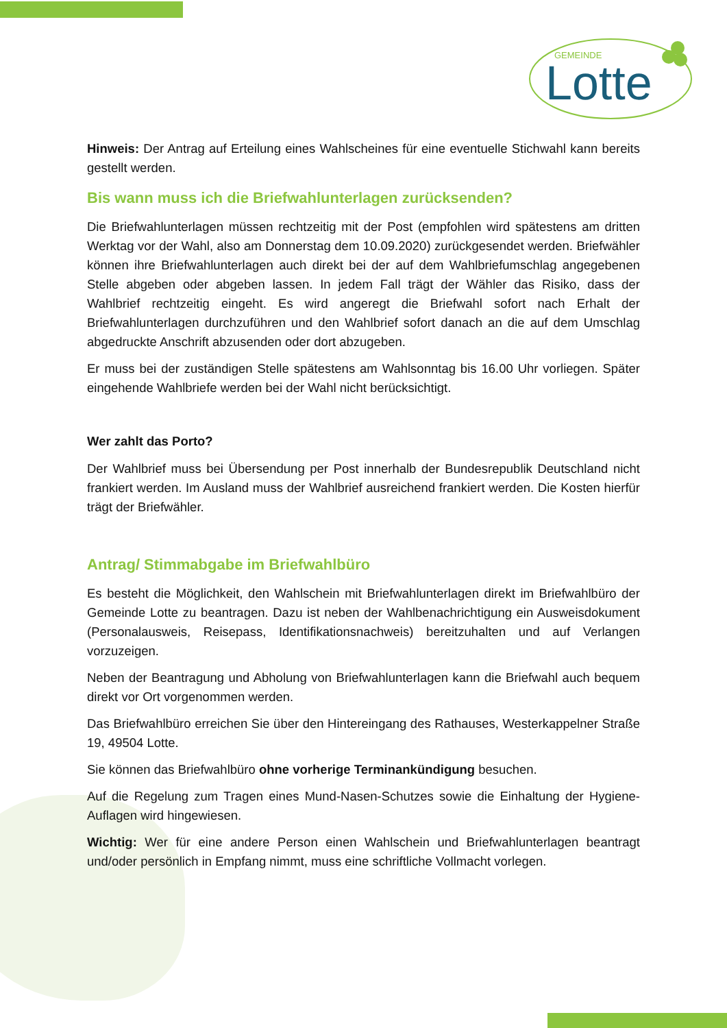GEMEINDE
Lotte
Hinweis: Der Antrag auf Erteilung eines Wahlscheines für eine eventuelle Stichwahl kann bereits gestellt werden.
Bis wann muss ich die Briefwahlunterlagen zurücksenden?
Die Briefwahlunterlagen müssen rechtzeitig mit der Post (empfohlen wird spätestens am dritten Werktag vor der Wahl, also am Donnerstag dem 10.09.2020) zurückgesendet werden. Briefwähler können ihre Briefwahlunterlagen auch direkt bei der auf dem Wahlbriefumschlag angegebenen Stelle abgeben oder abgeben lassen. In jedem Fall trägt der Wähler das Risiko, dass der Wahlbrief rechtzeitig eingeht. Es wird angeregt die Briefwahl sofort nach Erhalt der Briefwahlunterlagen durchzuführen und den Wahlbrief sofort danach an die auf dem Umschlag abgedruckte Anschrift abzusenden oder dort abzugeben.
Er muss bei der zuständigen Stelle spätestens am Wahlsonntag bis 16.00 Uhr vorliegen. Später eingehende Wahlbriefe werden bei der Wahl nicht berücksichtigt.
Wer zahlt das Porto?
Der Wahlbrief muss bei Übersendung per Post innerhalb der Bundesrepublik Deutschland nicht frankiert werden. Im Ausland muss der Wahlbrief ausreichend frankiert werden. Die Kosten hierfür trägt der Briefwähler.
Antrag/ Stimmabgabe im Briefwahlbüro
Es besteht die Möglichkeit, den Wahlschein mit Briefwahlunterlagen direkt im Briefwahlbüro der Gemeinde Lotte zu beantragen. Dazu ist neben der Wahlbenachrichtigung ein Ausweisdokument (Personalausweis, Reisepass, Identifikationsnachweis) bereitzuhalten und auf Verlangen vorzuzeigen.
Neben der Beantragung und Abholung von Briefwahlunterlagen kann die Briefwahl auch bequem direkt vor Ort vorgenommen werden.
Das Briefwahlbüro erreichen Sie über den Hintereingang des Rathauses, Westerkappelner Straße 19, 49504 Lotte.
Sie können das Briefwahlbüro ohne vorherige Terminankündigung besuchen.
Auf die Regelung zum Tragen eines Mund-Nasen-Schutzes sowie die Einhaltung der Hygiene-Auflagen wird hingewiesen.
Wichtig: Wer für eine andere Person einen Wahlschein und Briefwahlunterlagen beantragt und/oder persönlich in Empfang nimmt, muss eine schriftliche Vollmacht vorlegen.